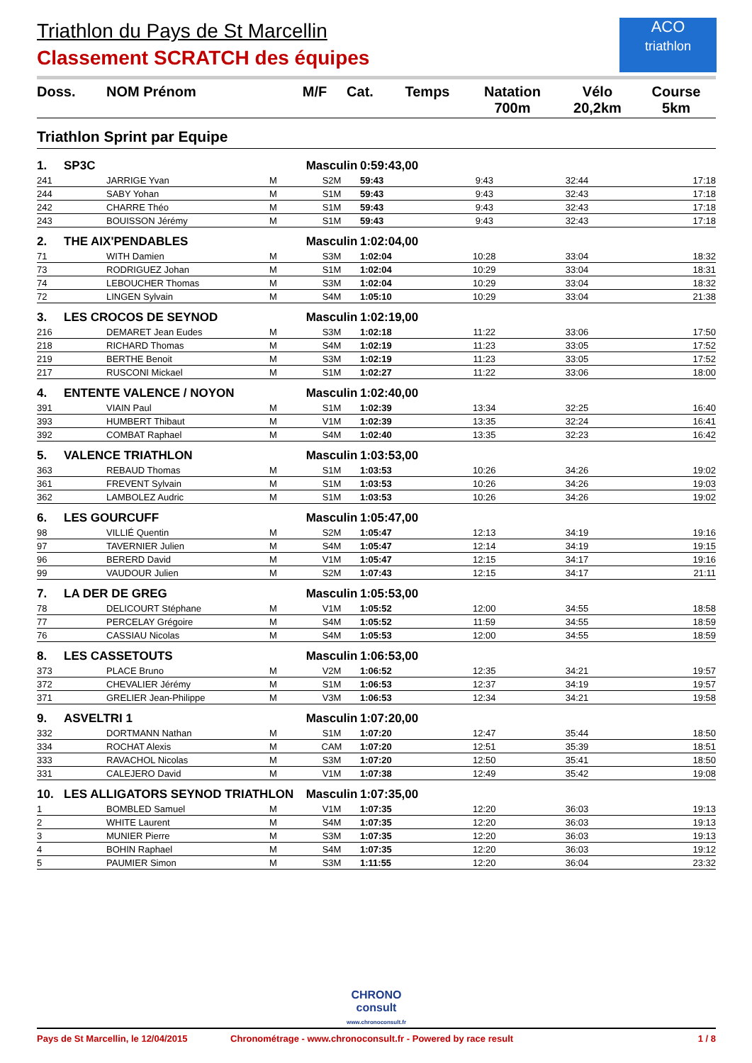Triathlon du Pays de St Marcellin
Classement SCRATCH des équipes
ACO
triathlon
| Doss. | NOM Prénom | M/F | Cat. | Temps | Natation 700m | Vélo 20,2km | Course 5km |
| --- | --- | --- | --- | --- | --- | --- | --- |
Triathlon Sprint par Equipe
| 1. | SP3C | | Masculin | 0:59:43,00 | | | |
| 241 | JARRIGE Yvan | M | S2M | 59:43 | 9:43 | 32:44 | 17:18 |
| 244 | SABY Yohan | M | S1M | 59:43 | 9:43 | 32:43 | 17:18 |
| 242 | CHARRE Théo | M | S1M | 59:43 | 9:43 | 32:43 | 17:18 |
| 243 | BOUISSON Jérémy | M | S1M | 59:43 | 9:43 | 32:43 | 17:18 |
| 2. | THE AIX'PENDABLES | | Masculin | 1:02:04,00 | | | |
| 71 | WITH Damien | M | S3M | 1:02:04 | 10:28 | 33:04 | 18:32 |
| 73 | RODRIGUEZ Johan | M | S1M | 1:02:04 | 10:29 | 33:04 | 18:31 |
| 74 | LEBOUCHER Thomas | M | S3M | 1:02:04 | 10:29 | 33:04 | 18:32 |
| 72 | LINGEN Sylvain | M | S4M | 1:05:10 | 10:29 | 33:04 | 21:38 |
| 3. | LES CROCOS DE SEYNOD | | Masculin | 1:02:19,00 | | | |
| 216 | DEMARET Jean Eudes | M | S3M | 1:02:18 | 11:22 | 33:06 | 17:50 |
| 218 | RICHARD Thomas | M | S4M | 1:02:19 | 11:23 | 33:05 | 17:52 |
| 219 | BERTHE Benoit | M | S3M | 1:02:19 | 11:23 | 33:05 | 17:52 |
| 217 | RUSCONI Mickael | M | S1M | 1:02:27 | 11:22 | 33:06 | 18:00 |
| 4. | ENTENTE VALENCE / NOYON | | Masculin | 1:02:40,00 | | | |
| 391 | VIAIN Paul | M | S1M | 1:02:39 | 13:34 | 32:25 | 16:40 |
| 393 | HUMBERT Thibaut | M | V1M | 1:02:39 | 13:35 | 32:24 | 16:41 |
| 392 | COMBAT Raphael | M | S4M | 1:02:40 | 13:35 | 32:23 | 16:42 |
| 5. | VALENCE TRIATHLON | | Masculin | 1:03:53,00 | | | |
| 363 | REBAUD Thomas | M | S1M | 1:03:53 | 10:26 | 34:26 | 19:02 |
| 361 | FREVENT Sylvain | M | S1M | 1:03:53 | 10:26 | 34:26 | 19:03 |
| 362 | LAMBOLEZ Audric | M | S1M | 1:03:53 | 10:26 | 34:26 | 19:02 |
| 6. | LES GOURCUFF | | Masculin | 1:05:47,00 | | | |
| 98 | VILLIÉ Quentin | M | S2M | 1:05:47 | 12:13 | 34:19 | 19:16 |
| 97 | TAVERNIER Julien | M | S4M | 1:05:47 | 12:14 | 34:19 | 19:15 |
| 96 | BERERD David | M | V1M | 1:05:47 | 12:15 | 34:17 | 19:16 |
| 99 | VAUDOUR Julien | M | S2M | 1:07:43 | 12:15 | 34:17 | 21:11 |
| 7. | LA DER DE GREG | | Masculin | 1:05:53,00 | | | |
| 78 | DELICOURT Stéphane | M | V1M | 1:05:52 | 12:00 | 34:55 | 18:58 |
| 77 | PERCELAY Grégoire | M | S4M | 1:05:52 | 11:59 | 34:55 | 18:59 |
| 76 | CASSIAU Nicolas | M | S4M | 1:05:53 | 12:00 | 34:55 | 18:59 |
| 8. | LES CASSETOUTS | | Masculin | 1:06:53,00 | | | |
| 373 | PLACE Bruno | M | V2M | 1:06:52 | 12:35 | 34:21 | 19:57 |
| 372 | CHEVALIER Jérémy | M | S1M | 1:06:53 | 12:37 | 34:19 | 19:57 |
| 371 | GRELIER Jean-Philippe | M | V3M | 1:06:53 | 12:34 | 34:21 | 19:58 |
| 9. | ASVELTRI 1 | | Masculin | 1:07:20,00 | | | |
| 332 | DORTMANN Nathan | M | S1M | 1:07:20 | 12:47 | 35:44 | 18:50 |
| 334 | ROCHAT Alexis | M | CAM | 1:07:20 | 12:51 | 35:39 | 18:51 |
| 333 | RAVACHOL Nicolas | M | S3M | 1:07:20 | 12:50 | 35:41 | 18:50 |
| 331 | CALEJERO David | M | V1M | 1:07:38 | 12:49 | 35:42 | 19:08 |
| 10. | LES ALLIGATORS SEYNOD TRIATHLON | | Masculin | 1:07:35,00 | | | |
| 1 | BOMBLED Samuel | M | V1M | 1:07:35 | 12:20 | 36:03 | 19:13 |
| 2 | WHITE Laurent | M | S4M | 1:07:35 | 12:20 | 36:03 | 19:13 |
| 3 | MUNIER Pierre | M | S3M | 1:07:35 | 12:20 | 36:03 | 19:13 |
| 4 | BOHIN Raphael | M | S4M | 1:07:35 | 12:20 | 36:03 | 19:12 |
| 5 | PAUMIER Simon | M | S3M | 1:11:55 | 12:20 | 36:04 | 23:32 |
CHRONO consult
www.chronoconsult.fr
Pays de St Marcellin, le 12/04/2015 Chronométrage - www.chronoconsult.fr - Powered by race result 1 / 8